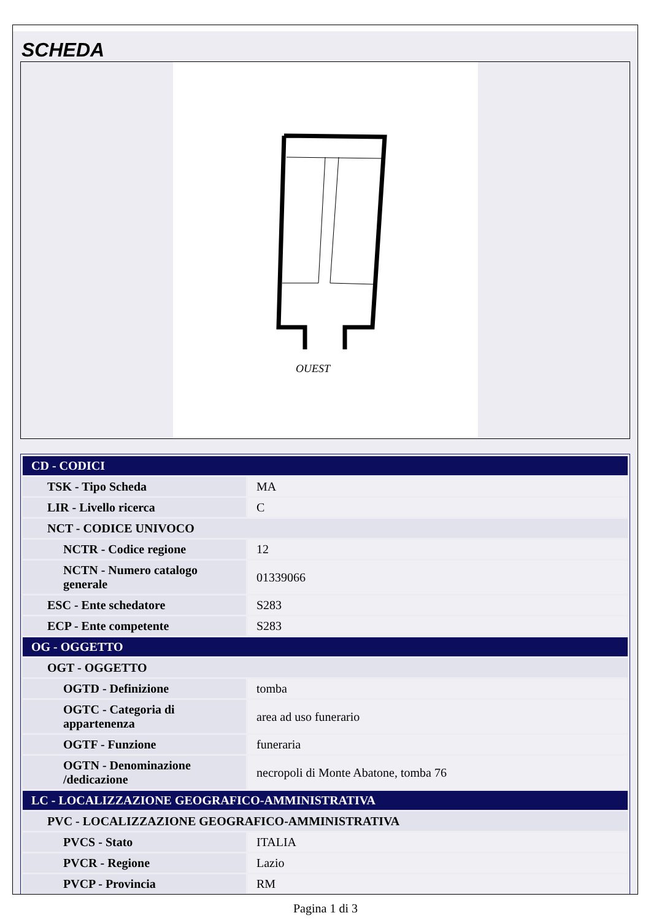SCHEDA
OUEST
| CD - CODICI | |
| TSK - Tipo Scheda | MA |
| LIR - Livello ricerca | C |
| NCT - CODICE UNIVOCO | |
| NCTR - Codice regione | 12 |
| NCTN - Numero catalogo generale | 01339066 |
| ESC - Ente schedatore | S283 |
| ECP - Ente competente | S283 |
| OG - OGGETTO | |
| OGT - OGGETTO | |
| OGTD - Definizione | tomba |
| OGTC - Categoria di appartenenza | area ad uso funerario |
| OGTF - Funzione | funeraria |
| OGTN - Denominazione /dedicazione | necropoli di Monte Abatone, tomba 76 |
| LC - LOCALIZZAZIONE GEOGRAFICO-AMMINISTRATIVA | |
| PVC - LOCALIZZAZIONE GEOGRAFICO-AMMINISTRATIVA | |
| PVCS - Stato | ITALIA |
| PVCR - Regione | Lazio |
| PVCP - Provincia | RM |
Pagina 1 di 3